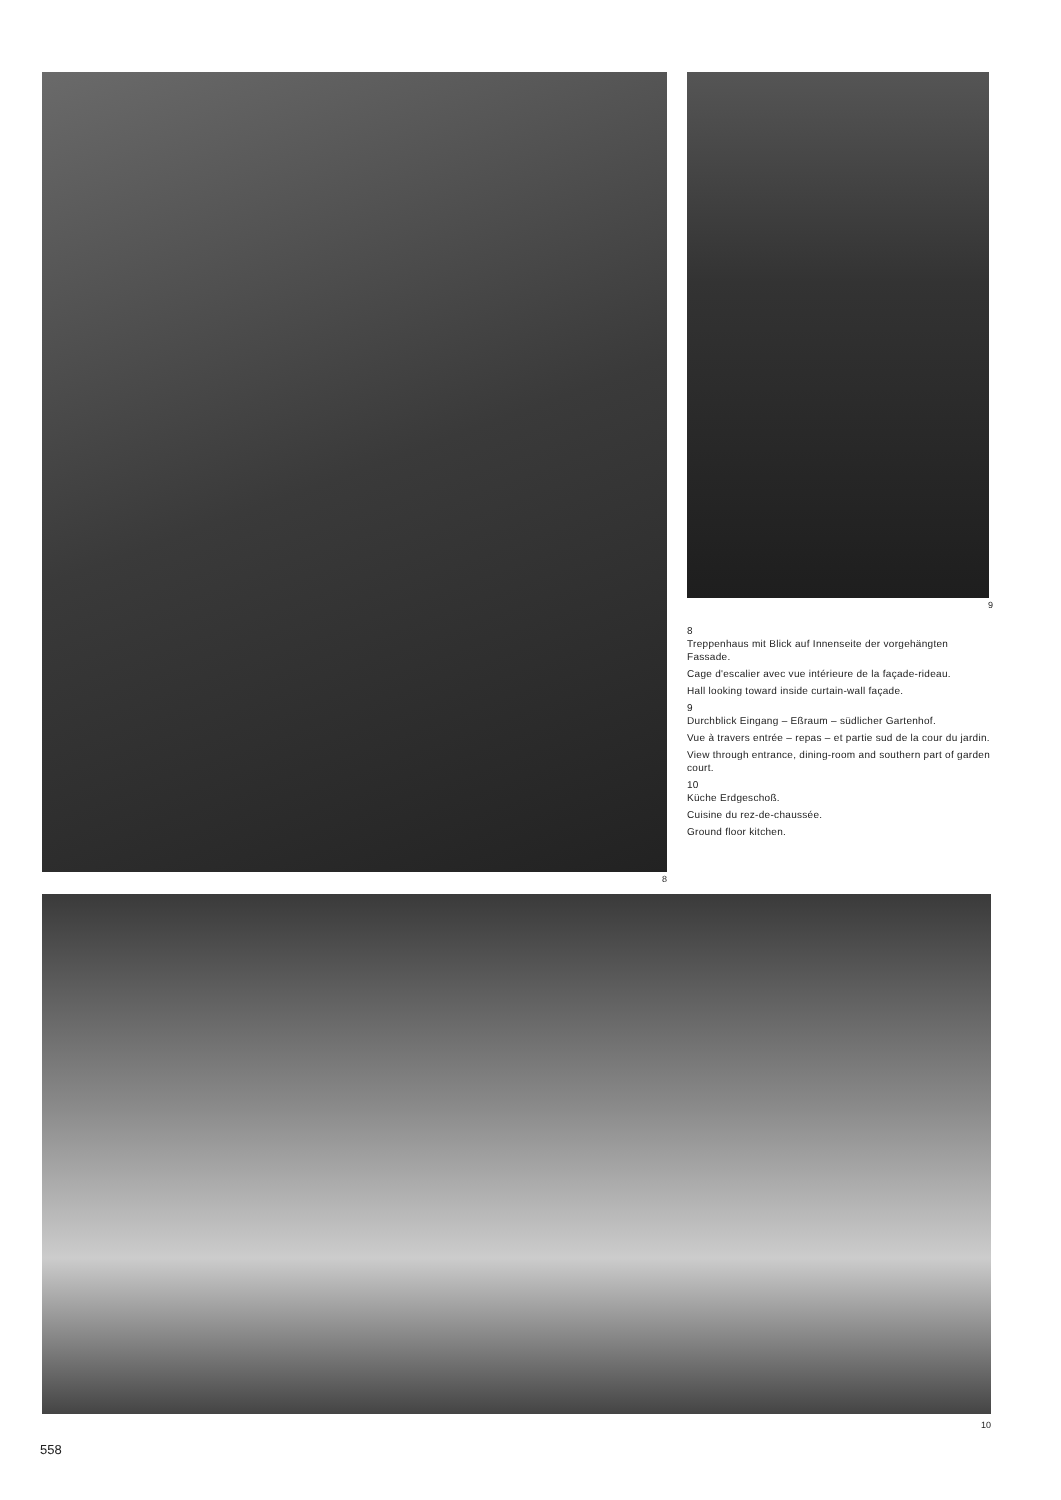8 9
8
Treppenhaus mit Blick auf Innenseite der vorgehängten Fassade.
Cage d'escalier avec vue intérieure de la façade-rideau.
Hall looking toward inside curtain-wall façade.
9
Durchblick Eingang – Eßraum – südlicher Gartenhof.
Vue à travers entrée – repas – et partie sud de la cour du jardin.
View through entrance, dining-room and southern part of garden court.
10
Küche Erdgeschoß.
Cuisine du rez-de-chaussée.
Ground floor kitchen.
10
558